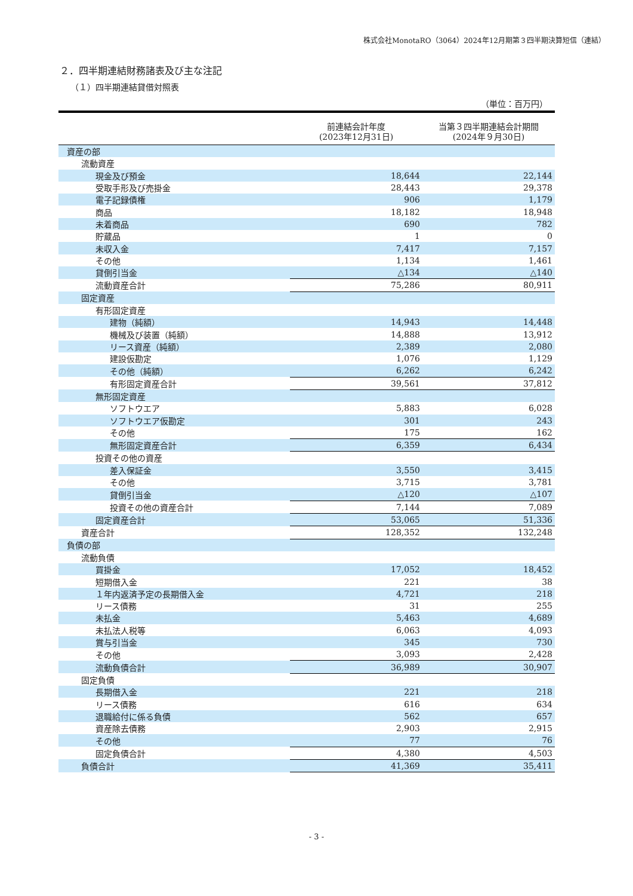株式会社MonotaRO（3064）2024年12月期第３四半期決算短信（連結）
２．四半期連結財務諸表及び主な注記
（１）四半期連結貸借対照表
（単位：百万円）
| | 前連結会計年度 (2023年12月31日) | 当第３四半期連結会計期間 (2024年９月30日) |
| --- | --- | --- |
| 資産の部 | | |
| 流動資産 | | |
| 現金及び預金 | 18,644 | 22,144 |
| 受取手形及び売掛金 | 28,443 | 29,378 |
| 電子記録債権 | 906 | 1,179 |
| 商品 | 18,182 | 18,948 |
| 未着商品 | 690 | 782 |
| 貯蔵品 | 1 | 0 |
| 未収入金 | 7,417 | 7,157 |
| その他 | 1,134 | 1,461 |
| 貸倒引当金 | △134 | △140 |
| 流動資産合計 | 75,286 | 80,911 |
| 固定資産 | | |
| 有形固定資産 | | |
| 建物（純額） | 14,943 | 14,448 |
| 機械及び装置（純額） | 14,888 | 13,912 |
| リース資産（純額） | 2,389 | 2,080 |
| 建設仮勘定 | 1,076 | 1,129 |
| その他（純額） | 6,262 | 6,242 |
| 有形固定資産合計 | 39,561 | 37,812 |
| 無形固定資産 | | |
| ソフトウエア | 5,883 | 6,028 |
| ソフトウエア仮勘定 | 301 | 243 |
| その他 | 175 | 162 |
| 無形固定資産合計 | 6,359 | 6,434 |
| 投資その他の資産 | | |
| 差入保証金 | 3,550 | 3,415 |
| その他 | 3,715 | 3,781 |
| 貸倒引当金 | △120 | △107 |
| 投資その他の資産合計 | 7,144 | 7,089 |
| 固定資産合計 | 53,065 | 51,336 |
| 資産合計 | 128,352 | 132,248 |
| 負債の部 | | |
| 流動負債 | | |
| 買掛金 | 17,052 | 18,452 |
| 短期借入金 | 221 | 38 |
| １年内返済予定の長期借入金 | 4,721 | 218 |
| リース債務 | 31 | 255 |
| 未払金 | 5,463 | 4,689 |
| 未払法人税等 | 6,063 | 4,093 |
| 賞与引当金 | 345 | 730 |
| その他 | 3,093 | 2,428 |
| 流動負債合計 | 36,989 | 30,907 |
| 固定負債 | | |
| 長期借入金 | 221 | 218 |
| リース債務 | 616 | 634 |
| 退職給付に係る負債 | 562 | 657 |
| 資産除去債務 | 2,903 | 2,915 |
| その他 | 77 | 76 |
| 固定負債合計 | 4,380 | 4,503 |
| 負債合計 | 41,369 | 35,411 |
- 3 -